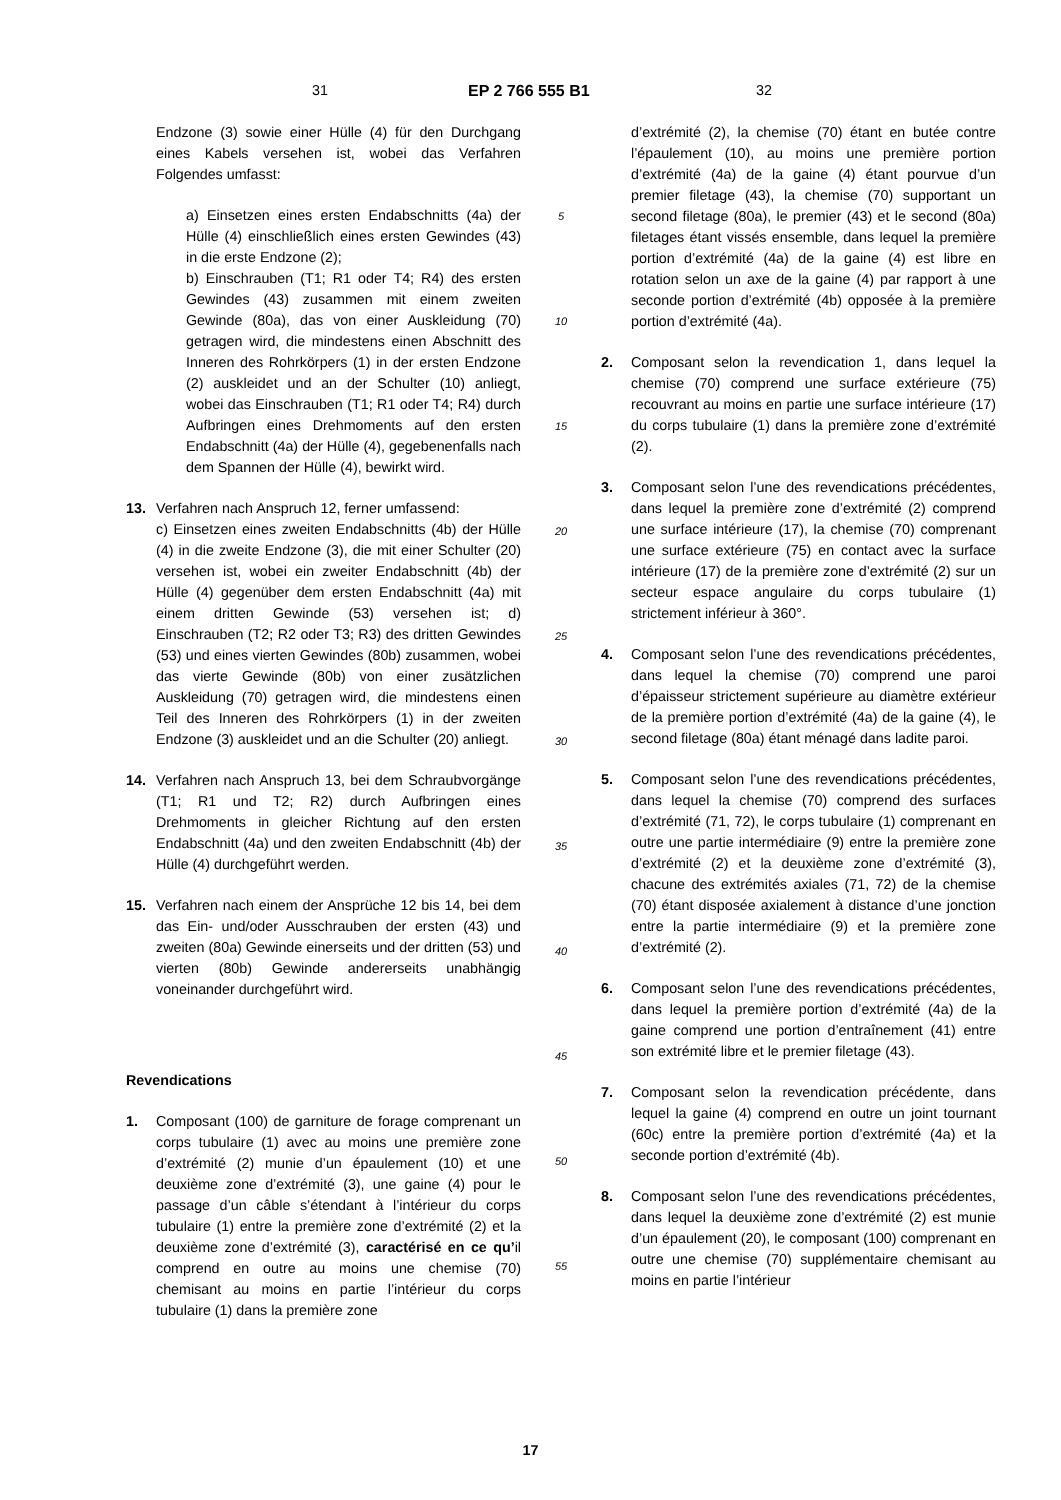31 EP 2 766 555 B1 32
Endzone (3) sowie einer Hülle (4) für den Durchgang eines Kabels versehen ist, wobei das Verfahren Folgendes umfasst:
a) Einsetzen eines ersten Endabschnitts (4a) der Hülle (4) einschließlich eines ersten Gewindes (43) in die erste Endzone (2);
b) Einschrauben (T1; R1 oder T4; R4) des ersten Gewindes (43) zusammen mit einem zweiten Gewinde (80a), das von einer Auskleidung (70) getragen wird, die mindestens einen Abschnitt des Inneren des Rohrkörpers (1) in der ersten Endzone (2) auskleidet und an der Schulter (10) anliegt, wobei das Einschrauben (T1; R1 oder T4; R4) durch Aufbringen eines Drehmoments auf den ersten Endabschnitt (4a) der Hülle (4), gegebenenfalls nach dem Spannen der Hülle (4), bewirkt wird.
13. Verfahren nach Anspruch 12, ferner umfassend:
c) Einsetzen eines zweiten Endabschnitts (4b) der Hülle (4) in die zweite Endzone (3), die mit einer Schulter (20) versehen ist, wobei ein zweiter Endabschnitt (4b) der Hülle (4) gegenüber dem ersten Endabschnitt (4a) mit einem dritten Gewinde (53) versehen ist; d) Einschrauben (T2; R2 oder T3; R3) des dritten Gewindes (53) und eines vierten Gewindes (80b) zusammen, wobei das vierte Gewinde (80b) von einer zusätzlichen Auskleidung (70) getragen wird, die mindestens einen Teil des Inneren des Rohrkörpers (1) in der zweiten Endzone (3) auskleidet und an die Schulter (20) anliegt.
14. Verfahren nach Anspruch 13, bei dem Schraubvorgänge (T1; R1 und T2; R2) durch Aufbringen eines Drehmoments in gleicher Richtung auf den ersten Endabschnitt (4a) und den zweiten Endabschnitt (4b) der Hülle (4) durchgeführt werden.
15. Verfahren nach einem der Ansprüche 12 bis 14, bei dem das Ein- und/oder Ausschrauben der ersten (43) und zweiten (80a) Gewinde einerseits und der dritten (53) und vierten (80b) Gewinde andererseits unabhängig voneinander durchgeführt wird.
Revendications
1. Composant (100) de garniture de forage comprenant un corps tubulaire (1) avec au moins une première zone d’extrémité (2) munie d’un épaulement (10) et une deuxième zone d’extrémité (3), une gaine (4) pour le passage d’un câble s’étendant à l’intérieur du corps tubulaire (1) entre la première zone d’extrémité (2) et la deuxième zone d’extrémité (3), caractérisé en ce qu’il comprend en outre au moins une chemise (70) chemisant au moins en partie l’intérieur du corps tubulaire (1) dans la première zone
5
10
15
20
25
30
35
40
45
50
55
d’extrémité (2), la chemise (70) étant en butée contre l’épaulement (10), au moins une première portion d’extrémité (4a) de la gaine (4) étant pourvue d’un premier filetage (43), la chemise (70) supportant un second filetage (80a), le premier (43) et le second (80a) filetages étant vissés ensemble, dans lequel la première portion d’extrémité (4a) de la gaine (4) est libre en rotation selon un axe de la gaine (4) par rapport à une seconde portion d’extrémité (4b) opposée à la première portion d’extrémité (4a).
2. Composant selon la revendication 1, dans lequel la chemise (70) comprend une surface extérieure (75) recouvrant au moins en partie une surface intérieure (17) du corps tubulaire (1) dans la première zone d’extrémité (2).
3. Composant selon l’une des revendications précédentes, dans lequel la première zone d’extrémité (2) comprend une surface intérieure (17), la chemise (70) comprenant une surface extérieure (75) en contact avec la surface intérieure (17) de la première zone d’extrémité (2) sur un secteur espace angulaire du corps tubulaire (1) strictement inférieur à 360°.
4. Composant selon l’une des revendications précédentes, dans lequel la chemise (70) comprend une paroi d’épaisseur strictement supérieure au diamètre extérieur de la première portion d’extrémité (4a) de la gaine (4), le second filetage (80a) étant ménagé dans ladite paroi.
5. Composant selon l’une des revendications précédentes, dans lequel la chemise (70) comprend des surfaces d’extrémité (71, 72), le corps tubulaire (1) comprenant en outre une partie intermédiaire (9) entre la première zone d’extrémité (2) et la deuxième zone d’extrémité (3), chacune des extrémités axiales (71, 72) de la chemise (70) étant disposée axialement à distance d’une jonction entre la partie intermédiaire (9) et la première zone d’extrémité (2).
6. Composant selon l’une des revendications précédentes, dans lequel la première portion d’extrémité (4a) de la gaine comprend une portion d’entraînement (41) entre son extrémité libre et le premier filetage (43).
7. Composant selon la revendication précédente, dans lequel la gaine (4) comprend en outre un joint tournant (60c) entre la première portion d’extrémité (4a) et la seconde portion d’extrémité (4b).
8. Composant selon l’une des revendications précédentes, dans lequel la deuxième zone d’extrémité (2) est munie d’un épaulement (20), le composant (100) comprenant en outre une chemise (70) supplémentaire chemisant au moins en partie l’intérieur
17